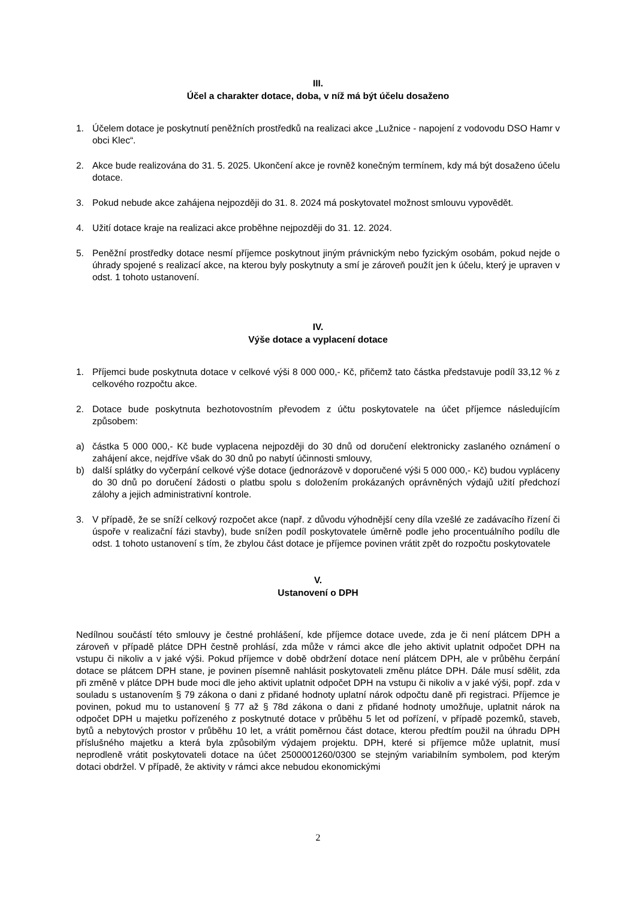III.
Účel a charakter dotace, doba, v níž má být účelu dosaženo
1. Účelem dotace je poskytnutí peněžních prostředků na realizaci akce „Lužnice - napojení z vodovodu DSO Hamr v obci Klec“.
2. Akce bude realizována do 31. 5. 2025. Ukončení akce je rovněž konečným termínem, kdy má být dosaženo účelu dotace.
3. Pokud nebude akce zahájena nejpozději do 31. 8. 2024 má poskytovatel možnost smlouvu vypovědět.
4. Užití dotace kraje na realizaci akce proběhne nejpozději do 31. 12. 2024.
5. Peněžní prostředky dotace nesmí příjemce poskytnout jiným právnickým nebo fyzickým osobám, pokud nejde o úhrady spojené s realizací akce, na kterou byly poskytnuty a smí je zároveň použít jen k účelu, který je upraven v odst. 1 tohoto ustanovení.
IV.
Výše dotace a vyplacení dotace
1. Příjemci bude poskytnuta dotace v celkové výši 8 000 000,- Kč, přičemž tato částka představuje podíl 33,12 % z celkového rozpočtu akce.
2. Dotace bude poskytnuta bezhotovostním převodem z účtu poskytovatele na účet příjemce následujícím způsobem:
a) částka 5 000 000,- Kč bude vyplacena nejpozději do 30 dnů od doručení elektronicky zaslaného oznámení o zahájení akce, nejdříve však do 30 dnů po nabytí účinnosti smlouvy,
b) další splátky do vyčerpání celkové výše dotace (jednorázově v doporučené výši 5 000 000,- Kč) budou vypláceny do 30 dnů po doručení žádosti o platbu spolu s doložením prokázaných oprávněných výdajů užití předchozí zálohy a jejich administrativní kontrole.
3. V případě, že se sníží celkový rozpočet akce (např. z důvodu výhodnější ceny díla vzešlé ze zadávacího řízení či úspoře v realizační fázi stavby), bude snížen podíl poskytovatele úměrně podle jeho procentuálního podílu dle odst. 1 tohoto ustanovení s tím, že zbylou část dotace je příjemce povinen vrátit zpět do rozpočtu poskytovatele
V.
Ustanovení o DPH
Nedílnou součástí této smlouvy je čestné prohlášení, kde příjemce dotace uvede, zda je či není plátcem DPH a zároveň v případě plátce DPH čestně prohlásí, zda může v rámci akce dle jeho aktivit uplatnit odpočet DPH na vstupu či nikoliv a v jaké výši. Pokud příjemce v době obdržení dotace není plátcem DPH, ale v průběhu čerpání dotace se plátcem DPH stane, je povinen písemně nahlásit poskytovateli změnu plátce DPH. Dále musí sdělit, zda při změně v plátce DPH bude moci dle jeho aktivit uplatnit odpočet DPH na vstupu či nikoliv a v jaké výši, popř. zda v souladu s ustanovením § 79 zákona o dani z přidané hodnoty uplatní nárok odpočtu daně při registraci. Příjemce je povinen, pokud mu to ustanovení § 77 až § 78d zákona o dani z přidané hodnoty umožňuje, uplatnit nárok na odpočet DPH u majetku pořízeného z poskytnuté dotace v průběhu 5 let od pořízení, v případě pozemků, staveb, bytů a nebytových prostor v průběhu 10 let, a vrátit poměrnou část dotace, kterou předtím použil na úhradu DPH příslušného majetku a která byla způsobilým výdajem projektu. DPH, které si příjemce může uplatnit, musí neprodleně vrátit poskytovateli dotace na účet 2500001260/0300 se stejným variabilním symbolem, pod kterým dotaci obdržel. V případě, že aktivity v rámci akce nebudou ekonomickými
2